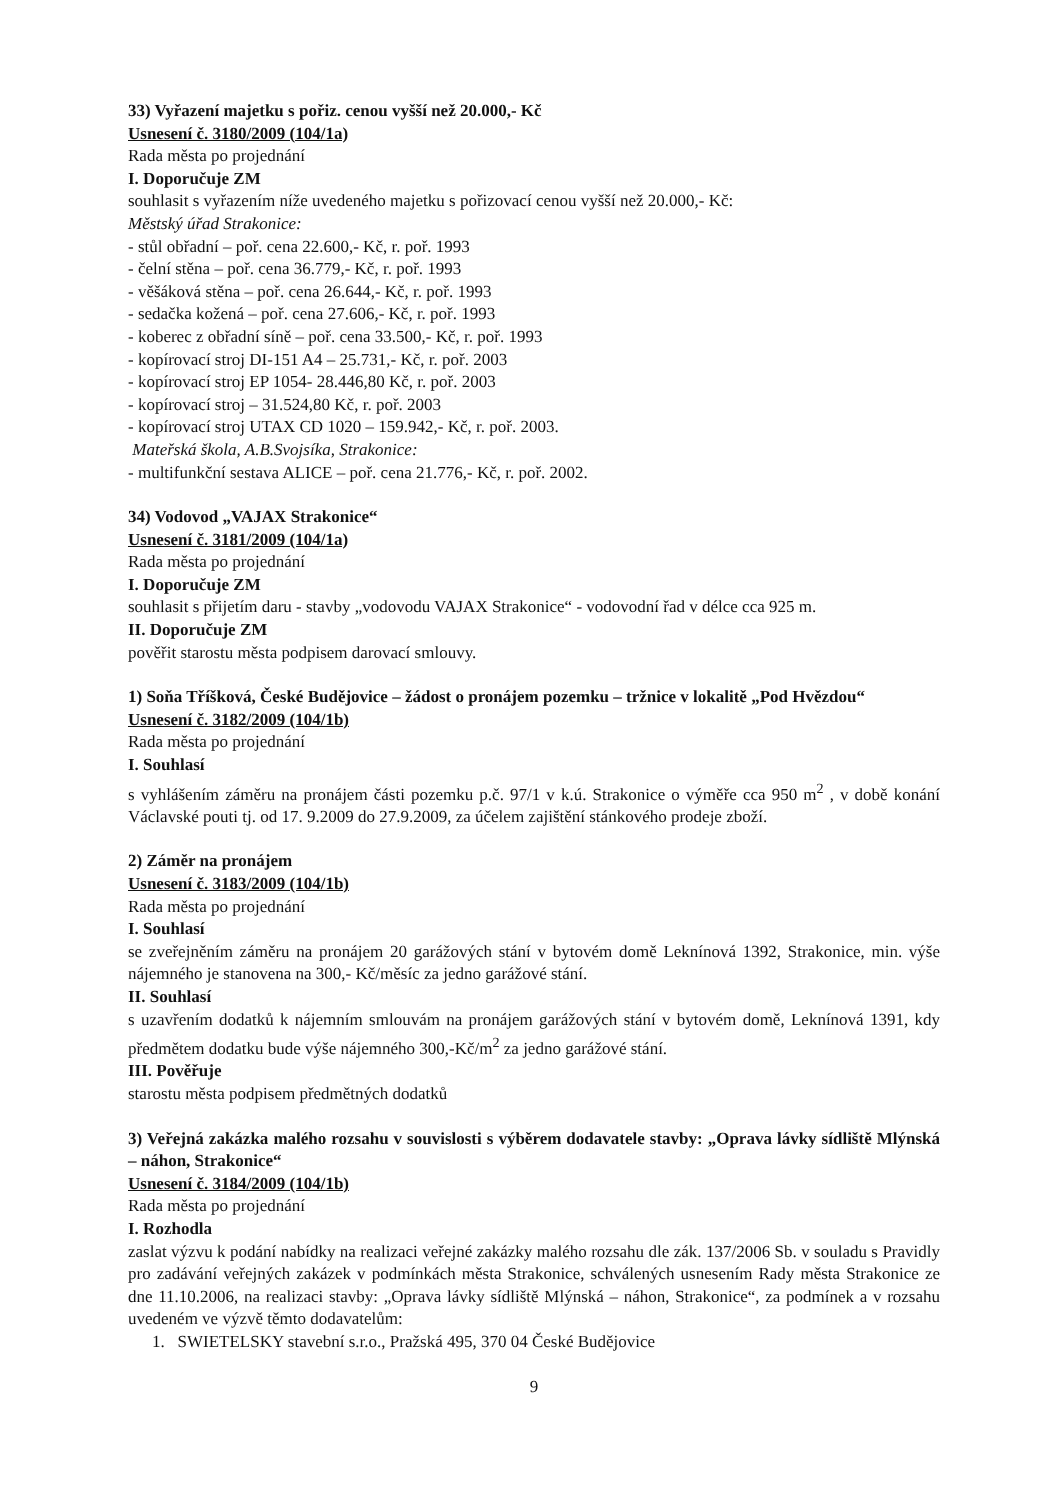33) Vyřazení majetku s pořiz. cenou vyšší než 20.000,- Kč
Usnesení č. 3180/2009 (104/1a)
Rada města po projednání
I. Doporučuje ZM
souhlasit s vyřazením níže uvedeného majetku s pořizovací cenou vyšší než 20.000,- Kč:
Městský úřad Strakonice:
- stůl obřadní – poř. cena 22.600,- Kč, r. poř. 1993
- čelní stěna – poř. cena 36.779,- Kč, r. poř. 1993
- věšáková stěna – poř. cena 26.644,- Kč, r. poř. 1993
- sedačka kožená – poř. cena 27.606,- Kč, r. poř. 1993
- koberec z obřadní síně – poř. cena 33.500,- Kč, r. poř. 1993
- kopírovací stroj DI-151 A4 – 25.731,- Kč, r. poř. 2003
- kopírovací stroj EP 1054- 28.446,80 Kč, r. poř. 2003
- kopírovací stroj – 31.524,80 Kč, r. poř. 2003
- kopírovací stroj UTAX CD 1020 – 159.942,- Kč, r. poř. 2003.
Mateřská škola, A.B.Svojsíka, Strakonice:
- multifunkční sestava ALICE – poř. cena 21.776,- Kč, r. poř. 2002.
34) Vodovod „VAJAX Strakonice“
Usnesení č. 3181/2009 (104/1a)
Rada města po projednání
I. Doporučuje ZM
souhlasit s přijetím daru - stavby „vodovodu VAJAX Strakonice“ - vodovodní řad v délce cca 925 m.
II. Doporučuje ZM
pověřit starostu města podpisem darovací smlouvy.
1) Soňa Tříšková, České Budějovice – žádost o pronájem pozemku – tržnice v lokalitě „Pod Hvězdou“
Usnesení č. 3182/2009 (104/1b)
Rada města po projednání
I. Souhlasí
s vyhlášením záměru na pronájem části pozemku p.č. 97/1 v k.ú. Strakonice o výměře cca 950 m<sup>2</sup> , v době konání Václavské pouti tj. od 17. 9.2009 do 27.9.2009, za účelem zajištění stánkového prodeje zboží.
2) Záměr na pronájem
Usnesení č. 3183/2009 (104/1b)
Rada města po projednání
I. Souhlasí
se zveřejněním záměru na pronájem 20 garážových stání v bytovém domě Leknínová 1392, Strakonice, min. výše nájemného je stanovena na 300,- Kč/měsíc za jedno garážové stání.
II. Souhlasí
s uzavřením dodatků k nájemním smlouvám na pronájem garážových stání v bytovém domě, Leknínová 1391, kdy předmětem dodatku bude výše nájemného 300,-Kč/m<sup>2</sup> za jedno garážové stání.
III. Pověřuje
starostu města podpisem předmětných dodatků
3) Veřejná zakázka malého rozsahu v souvislosti s výběrem dodavatele stavby: „Oprava lávky sídliště Mlýnská – náhon, Strakonice“
Usnesení č. 3184/2009 (104/1b)
Rada města po projednání
I. Rozhodla
zaslat výzvu k podání nabídky na realizaci veřejné zakázky malého rozsahu dle zák. 137/2006 Sb. v souladu s Pravidly pro zadávání veřejných zakázek v podmínkách města Strakonice, schválených usnesením Rady města Strakonice ze dne 11.10.2006, na realizaci stavby: „Oprava lávky sídliště Mlýnská – náhon, Strakonice“, za podmínek a v rozsahu uvedeném ve výzvě těmto dodavatelům:
1. SWIETELSKY stavební s.r.o., Pražská 495, 370 04 České Budějovice
9